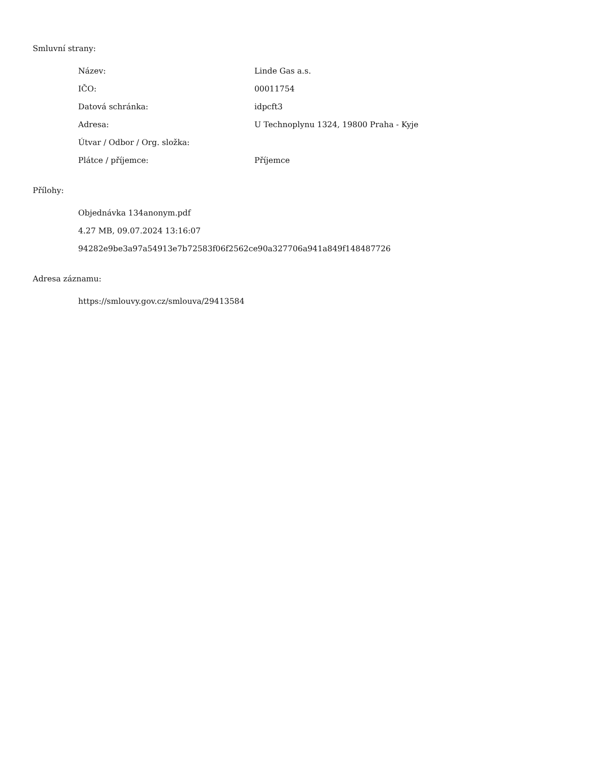Smluvní strany:
Název: Linde Gas a.s.
IČO: 00011754
Datová schránka: idpcft3
Adresa: U Technoplynu 1324, 19800 Praha - Kyje
Útvar / Odbor / Org. složka:
Plátce / příjemce: Příjemce
Přílohy:
Objednávka 134anonym.pdf
4.27 MB, 09.07.2024 13:16:07
94282e9be3a97a54913e7b72583f06f2562ce90a327706a941a849f148487726
Adresa záznamu:
https://smlouvy.gov.cz/smlouva/29413584